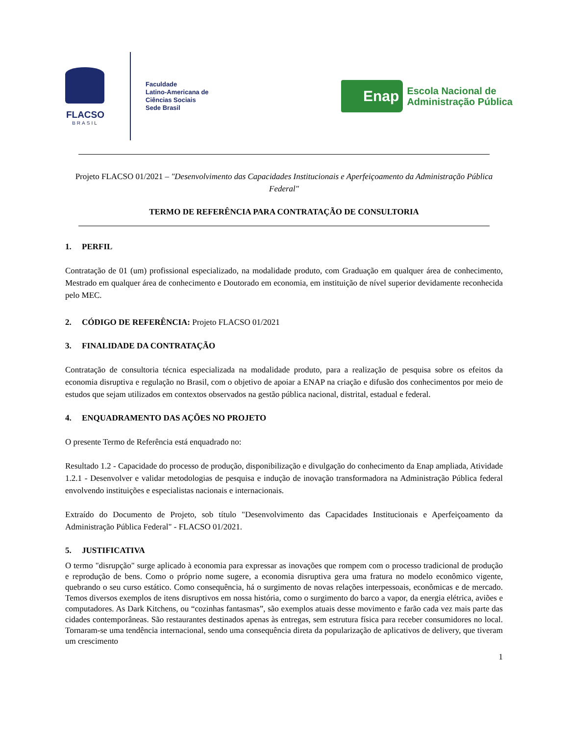FLACSO
BRASIL
Faculdade
Latino-Americana de
Ciências Sociais
Sede Brasil
Enap
Escola Nacional de
Administração Pública
Projeto FLACSO 01/2021 – "Desenvolvimento das Capacidades Institucionais e Aperfeiçoamento da Administração Pública Federal"
TERMO DE REFERÊNCIA PARA CONTRATAÇÃO DE CONSULTORIA
1. PERFIL
Contratação de 01 (um) profissional especializado, na modalidade produto, com Graduação em qualquer área de conhecimento, Mestrado em qualquer área de conhecimento e Doutorado em economia, em instituição de nível superior devidamente reconhecida pelo MEC.
2. CÓDIGO DE REFERÊNCIA: Projeto FLACSO 01/2021
3. FINALIDADE DA CONTRATAÇÃO
Contratação de consultoria técnica especializada na modalidade produto, para a realização de pesquisa sobre os efeitos da economia disruptiva e regulação no Brasil, com o objetivo de apoiar a ENAP na criação e difusão dos conhecimentos por meio de estudos que sejam utilizados em contextos observados na gestão pública nacional, distrital, estadual e federal.
4. ENQUADRAMENTO DAS AÇÕES NO PROJETO
O presente Termo de Referência está enquadrado no:
Resultado 1.2 - Capacidade do processo de produção, disponibilização e divulgação do conhecimento da Enap ampliada, Atividade 1.2.1 - Desenvolver e validar metodologias de pesquisa e indução de inovação transformadora na Administração Pública federal envolvendo instituições e especialistas nacionais e internacionais.
Extraído do Documento de Projeto, sob título "Desenvolvimento das Capacidades Institucionais e Aperfeiçoamento da Administração Pública Federal" - FLACSO 01/2021.
5. JUSTIFICATIVA
O termo "disrupção" surge aplicado à economia para expressar as inovações que rompem com o processo tradicional de produção e reprodução de bens. Como o próprio nome sugere, a economia disruptiva gera uma fratura no modelo econômico vigente, quebrando o seu curso estático. Como consequência, há o surgimento de novas relações interpessoais, econômicas e de mercado. Temos diversos exemplos de itens disruptivos em nossa história, como o surgimento do barco a vapor, da energia elétrica, aviões e computadores. As Dark Kitchens, ou “cozinhas fantasmas”, são exemplos atuais desse movimento e farão cada vez mais parte das cidades contemporâneas. São restaurantes destinados apenas às entregas, sem estrutura física para receber consumidores no local. Tornaram-se uma tendência internacional, sendo uma consequência direta da popularização de aplicativos de delivery, que tiveram um crescimento
1